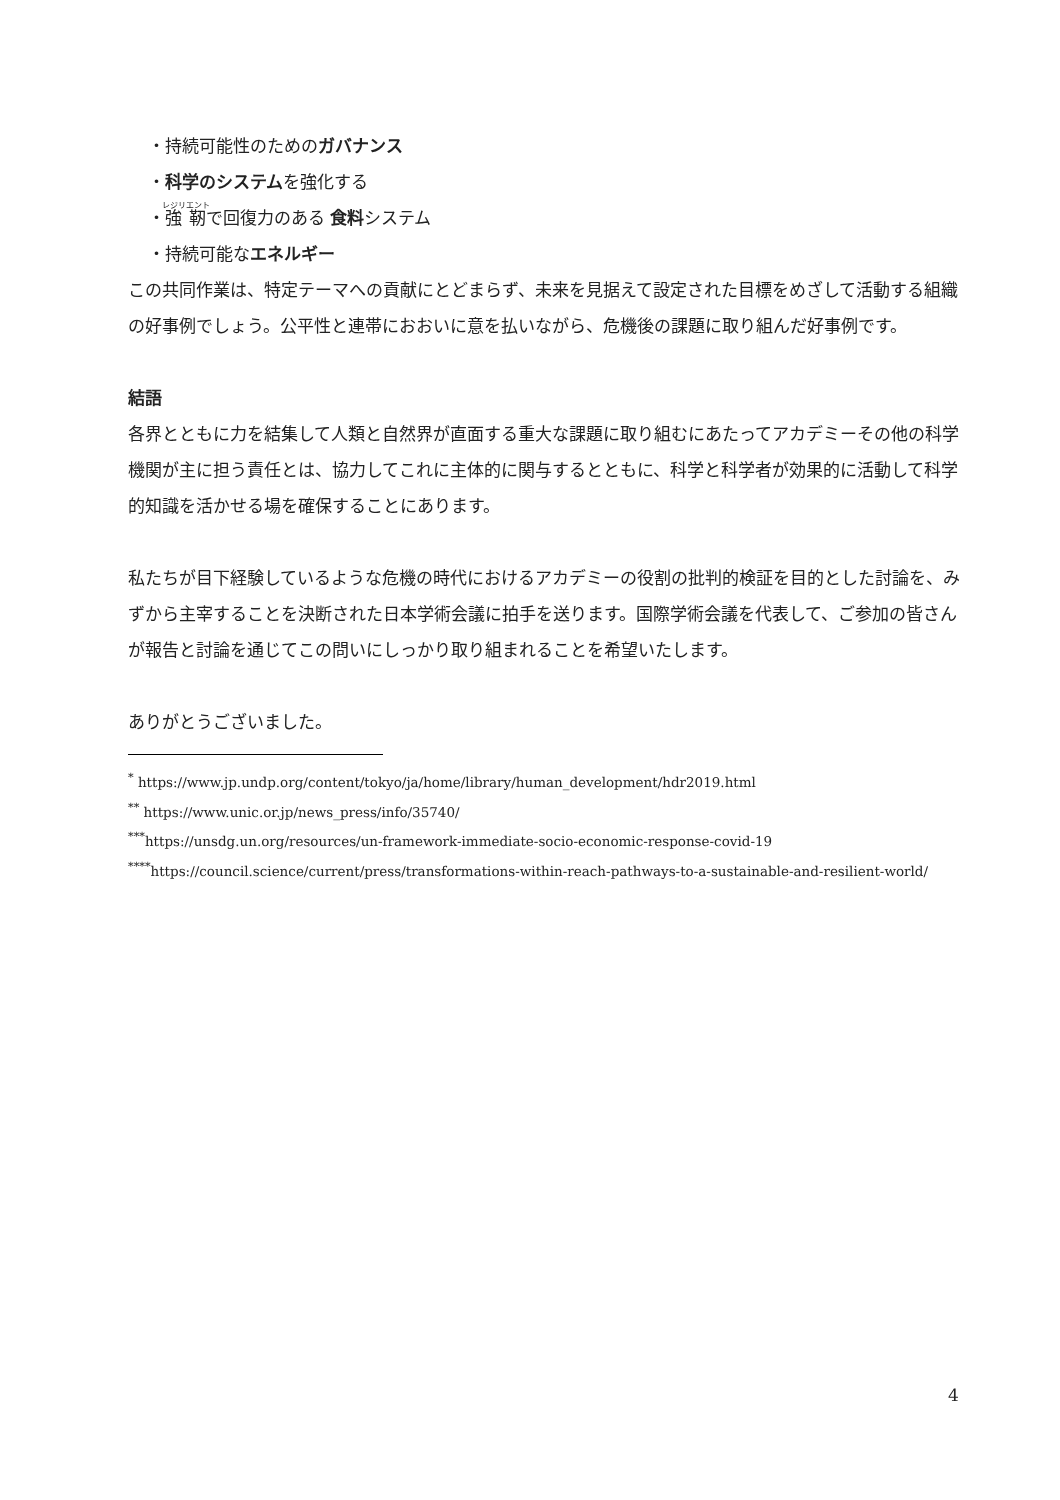・持続可能性のためのガバナンス
・科学のシステムを強化する
・強靭で回復力のある 食料システム
・持続可能なエネルギー
この共同作業は、特定テーマへの貢献にとどまらず、未来を見据えて設定された目標をめざして活動する組織の好事例でしょう。公平性と連帯におおいに意を払いながら、危機後の課題に取り組んだ好事例です。
結語
各界とともに力を結集して人類と自然界が直面する重大な課題に取り組むにあたってアカデミーその他の科学機関が主に担う責任とは、協力してこれに主体的に関与するとともに、科学と科学者が効果的に活動して科学的知識を活かせる場を確保することにあります。
私たちが目下経験しているような危機の時代におけるアカデミーの役割の批判的検証を目的とした討論を、みずから主宰することを決断された日本学術会議に拍手を送ります。国際学術会議を代表して、ご参加の皆さんが報告と討論を通じてこの問いにしっかり取り組まれることを希望いたします。
ありがとうございました。
<sup>*</sup> https://www.jp.undp.org/content/tokyo/ja/home/library/human_development/hdr2019.html
<sup>**</sup> https://www.unic.or.jp/news_press/info/35740/
<sup>***</sup> https://unsdg.un.org/resources/un-framework-immediate-socio-economic-response-covid-19
<sup>****</sup>https://council.science/current/press/transformations-within-reach-pathways-to-a-sustainable-and-resilient-world/
4